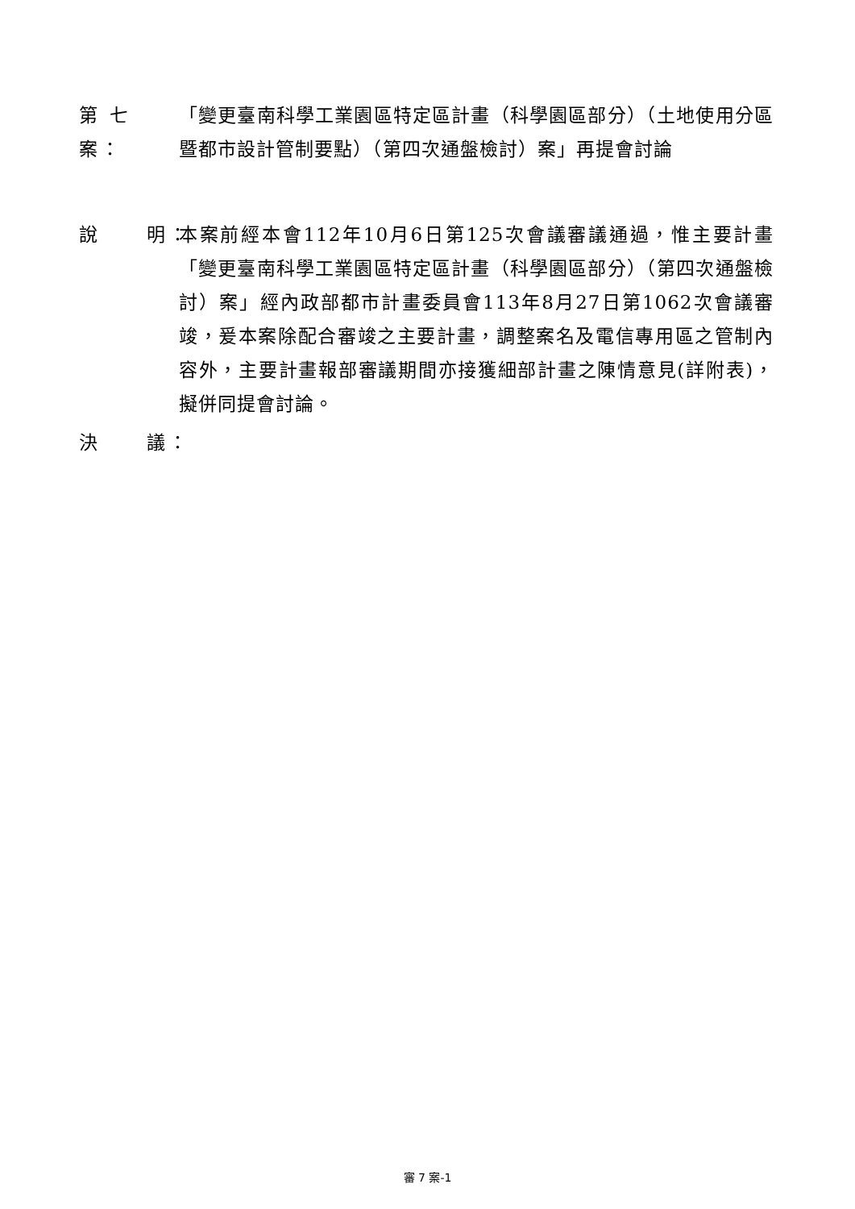第 七 案：
「變更臺南科學工業園區特定區計畫（科學園區部分）（土地使用分區暨都市設計管制要點）（第四次通盤檢討）案」再提會討論
說 明：
本案前經本會112年10月6日第125次會議審議通過，惟主要計畫「變更臺南科學工業園區特定區計畫（科學園區部分）（第四次通盤檢討）案」經內政部都市計畫委員會113年8月27日第1062次會議審竣，爰本案除配合審竣之主要計畫，調整案名及電信專用區之管制內容外，主要計畫報部審議期間亦接獲細部計畫之陳情意見(詳附表)，擬併同提會討論。
決 議：
審 7 案-1